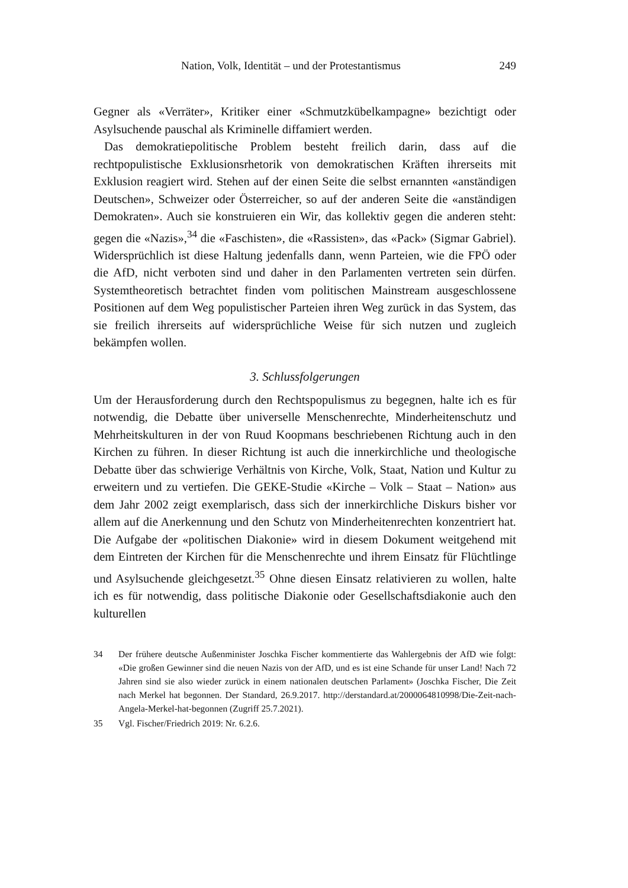Nation, Volk, Identität – und der Protestantismus 249
Gegner als «Verräter», Kritiker einer «Schmutzkübelkampagne» bezichtigt oder Asylsuchende pauschal als Kriminelle diffamiert werden.
Das demokratiepolitische Problem besteht freilich darin, dass auf die rechtpopulistische Exklusionsrhetorik von demokratischen Kräften ihrerseits mit Exklusion reagiert wird. Stehen auf der einen Seite die selbst ernannten «anständigen Deutschen», Schweizer oder Österreicher, so auf der anderen Seite die «anständigen Demokraten». Auch sie konstruieren ein Wir, das kollektiv gegen die anderen steht: gegen die «Nazis»,<sup>34</sup> die «Faschisten», die «Rassisten», das «Pack» (Sigmar Gabriel). Widersprüchlich ist diese Haltung jedenfalls dann, wenn Parteien, wie die FPÖ oder die AfD, nicht verboten sind und daher in den Parlamenten vertreten sein dürfen. Systemtheoretisch betrachtet finden vom politischen Mainstream ausgeschlossene Positionen auf dem Weg populistischer Parteien ihren Weg zurück in das System, das sie freilich ihrerseits auf widersprüchliche Weise für sich nutzen und zugleich bekämpfen wollen.
3. Schlussfolgerungen
Um der Herausforderung durch den Rechtspopulismus zu begegnen, halte ich es für notwendig, die Debatte über universelle Menschenrechte, Minderheitenschutz und Mehrheitskulturen in der von Ruud Koopmans beschriebenen Richtung auch in den Kirchen zu führen. In dieser Richtung ist auch die innerkirchliche und theologische Debatte über das schwierige Verhältnis von Kirche, Volk, Staat, Nation und Kultur zu erweitern und zu vertiefen. Die GEKE-Studie «Kirche – Volk – Staat – Nation» aus dem Jahr 2002 zeigt exemplarisch, dass sich der innerkirchliche Diskurs bisher vor allem auf die Anerkennung und den Schutz von Minderheitenrechten konzentriert hat. Die Aufgabe der «politischen Diakonie» wird in diesem Dokument weitgehend mit dem Eintreten der Kirchen für die Menschenrechte und ihrem Einsatz für Flüchtlinge und Asylsuchende gleichgesetzt.<sup>35</sup> Ohne diesen Einsatz relativieren zu wollen, halte ich es für notwendig, dass politische Diakonie oder Gesellschaftsdiakonie auch den kulturellen
34 Der frühere deutsche Außenminister Joschka Fischer kommentierte das Wahlergebnis der AfD wie folgt: «Die großen Gewinner sind die neuen Nazis von der AfD, und es ist eine Schande für unser Land! Nach 72 Jahren sind sie also wieder zurück in einem nationalen deutschen Parlament» (Joschka Fischer, Die Zeit nach Merkel hat begonnen. Der Standard, 26.9.2017. http://derstandard.at/2000064810998/Die-Zeit-nach-Angela-Merkel-hat-begonnen (Zugriff 25.7.2021).
35 Vgl. Fischer/Friedrich 2019: Nr. 6.2.6.